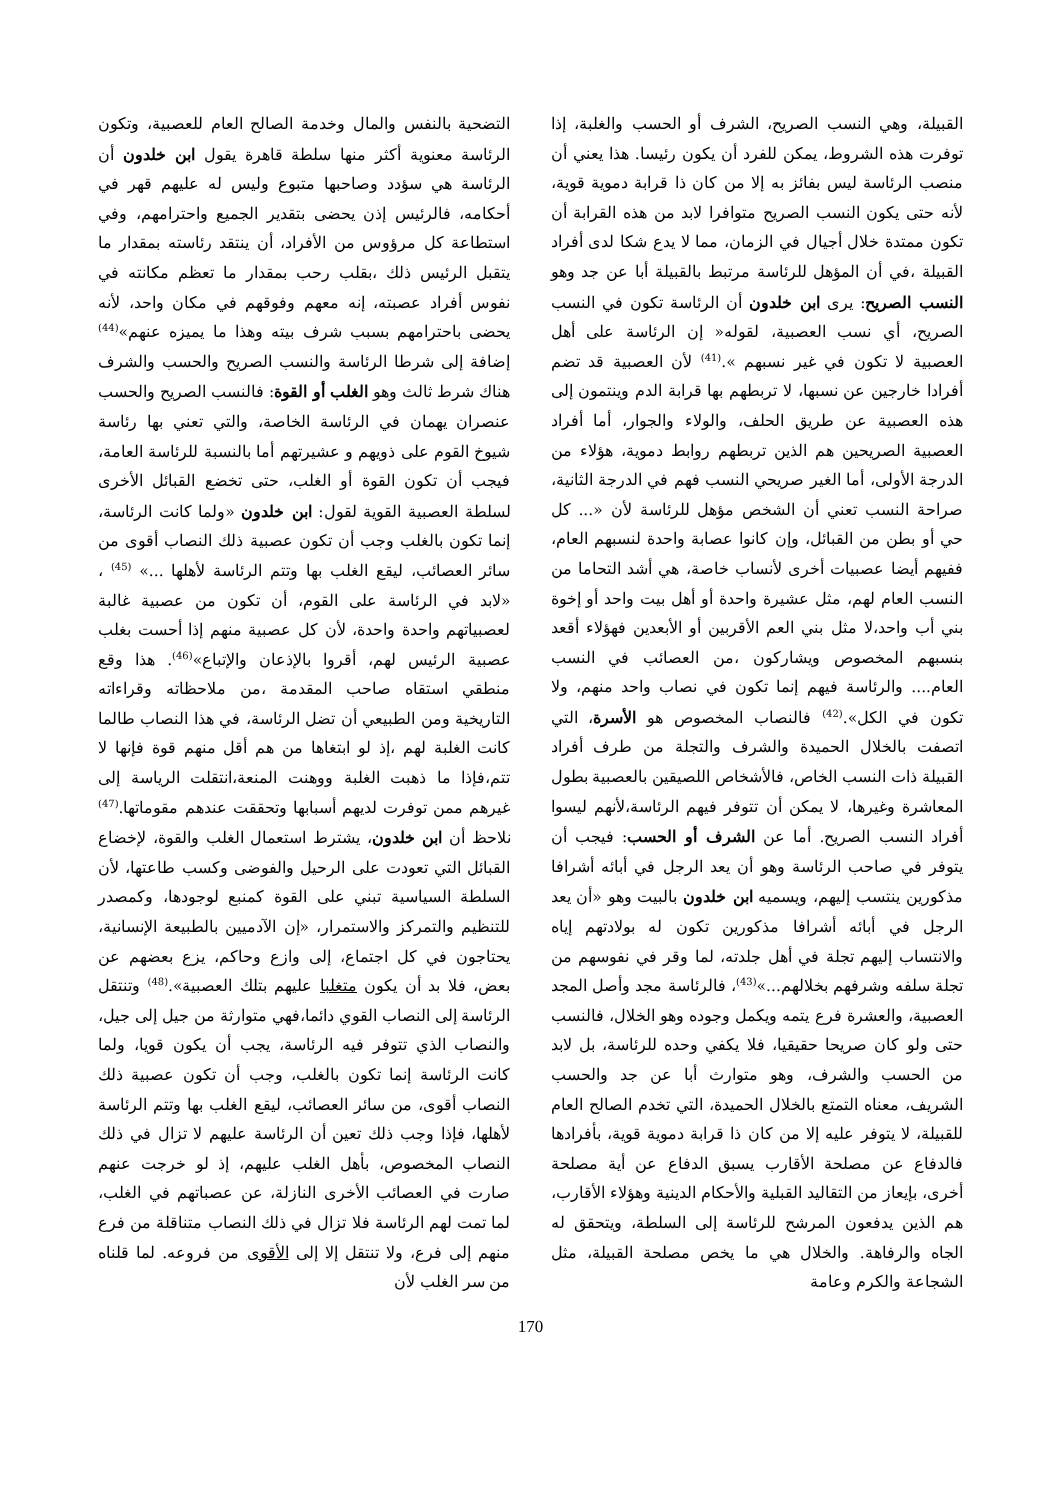القبيلة، وهي النسب الصريح، الشرف أو الحسب والغلبة، إذا توفرت هذه الشروط، يمكن للفرد أن يكون رئيسا. هذا يعني أن منصب الرئاسة ليس بفائز به إلا من كان ذا قرابة دموية قوية، لأنه حتى يكون النسب الصريح متوافرا لابد من هذه القرابة أن تكون ممتدة خلال أجيال في الزمان، مما لا يدع شكا لدى أفراد القبيلة ،في أن المؤهل للرئاسة مرتبط بالقبيلة أبا عن جد وهو النسب الصريح: يرى ابن خلدون أن الرئاسة تكون في النسب الصريح، أي نسب العصبية، لقوله« إن الرئاسة على أهل العصبية لا تكون في غير نسبهم ».<sup>(41)</sup> لأن العصبية قد تضم أفرادا خارجين عن نسبها، لا تربطهم بها قرابة الدم وينتمون إلى هذه العصبية عن طريق الحلف، والولاء والجوار، أما أفراد العصبية الصريحين هم الذين تربطهم روابط دموية، هؤلاء من الدرجة الأولى، أما الغير صريحي النسب فهم في الدرجة الثانية، صراحة النسب تعني أن الشخص مؤهل للرئاسة لأن «... كل حي أو بطن من القبائل، وإن كانوا عصابة واحدة لنسبهم العام، ففيهم أيضا عصبيات أخرى لأنساب خاصة، هي أشد التحاما من النسب العام لهم، مثل عشيرة واحدة أو أهل بيت واحد أو إخوة بني أب واحد،لا مثل بني العم الأقربين أو الأبعدين فهؤلاء أقعد بنسبهم المخصوص ويشاركون ،من العصائب في النسب العام.... والرئاسة فيهم إنما تكون في نصاب واحد منهم، ولا تكون في الكل».<sup>(42)</sup> فالنصاب المخصوص هو الأسرة، التي اتصفت بالخلال الحميدة والشرف والتجلة من طرف أفراد القبيلة ذات النسب الخاص، فالأشخاص اللصيقين بالعصبية بطول المعاشرة وغيرها، لا يمكن أن تتوفر فيهم الرئاسة،لأنهم ليسوا أفراد النسب الصريح. أما عن الشرف أو الحسب: فيجب أن يتوفر في صاحب الرئاسة وهو أن يعد الرجل في أبائه أشرافا مذكورين ينتسب إليهم، ويسميه ابن خلدون بالبيت وهو «أن يعد الرجل في أبائه أشرافا مذكورين تكون له بولادتهم إياه والانتساب إليهم تجلة في أهل جلدته، لما وقر في نفوسهم من تجلة سلفه وشرفهم بخلالهم...»<sup>(43)</sup>، فالرئاسة مجد وأصل المجد العصبية، والعشرة فرع يتمه ويكمل وجوده وهو الخلال، فالنسب حتى ولو كان صريحا حقيقيا، فلا يكفي وحده للرئاسة، بل لابد من الحسب والشرف، وهو متوارث أبا عن جد والحسب الشريف، معناه التمتع بالخلال الحميدة، التي تخدم الصالح العام للقبيلة، لا يتوفر عليه إلا من كان ذا قرابة دموية قوية، بأفرادها فالدفاع عن مصلحة الأقارب يسبق الدفاع عن أية مصلحة أخرى، بإيعاز من التقاليد القبلية والأحكام الدينية وهؤلاء الأقارب، هم الذين يدفعون المرشح للرئاسة إلى السلطة، ويتحقق له الجاه والرفاهة. والخلال هي ما يخص مصلحة القبيلة، مثل الشجاعة والكرم وعامة
التضحية بالنفس والمال وخدمة الصالح العام للعصبية، وتكون الرئاسة معنوية أكثر منها سلطة قاهرة يقول ابن خلدون أن الرئاسة هي سؤدد وصاحبها متبوع وليس له عليهم قهر في أحكامه، فالرئيس إذن يحضى بتقدير الجميع واحترامهم، وفي استطاعة كل مرؤوس من الأفراد، أن ينتقد رئاسته بمقدار ما يتقبل الرئيس ذلك ،بقلب رحب بمقدار ما تعظم مكانته في نفوس أفراد عصبته، إنه معهم وفوقهم في مكان واحد، لأنه يحضى باحترامهم بسبب شرف بيته وهذا ما يميزه عنهم»<sup>(44)</sup> إضافة إلى شرطا الرئاسة والنسب الصريح والحسب والشرف هناك شرط ثالث وهو الغلب أو القوة: فالنسب الصريح والحسب عنصران يهمان في الرئاسة الخاصة، والتي تعني بها رئاسة شيوخ القوم على ذويهم و عشيرتهم أما بالنسبة للرئاسة العامة، فيجب أن تكون القوة أو الغلب، حتى تخضع القبائل الأخرى لسلطة العصبية القوية لقول: ابن خلدون «ولما كانت الرئاسة، إنما تكون بالغلب وجب أن تكون عصبية ذلك النصاب أقوى من سائر العصائب، ليقع الغلب بها وتتم الرئاسة لأهلها ...» <sup>(45)</sup> ، «لابد في الرئاسة على القوم، أن تكون من عصبية غالبة لعصبياتهم واحدة واحدة، لأن كل عصبية منهم إذا أحست بغلب عصبية الرئيس لهم، أقروا بالإذعان والإتباع»<sup>(46)</sup>. هذا وقع منطقي استقاه صاحب المقدمة ،من ملاحظاته وقراءاته التاريخية ومن الطبيعي أن تضل الرئاسة، في هذا النصاب طالما كانت الغلبة لهم ،إذ لو ابتغاها من هم أقل منهم قوة فإنها لا تتم،فإذا ما ذهبت الغلبة ووهنت المنعة،انتقلت الرياسة إلى غيرهم ممن توفرت لديهم أسبابها وتحققت عندهم مقوماتها.<sup>(47)</sup> نلاحظ أن ابن خلدون، يشترط استعمال الغلب والقوة، لإخضاع القبائل التي تعودت على الرحيل والفوضى وكسب طاعتها، لأن السلطة السياسية تبني على القوة كمنبع لوجودها، وكمصدر للتنظيم والتمركز والاستمرار، «إن الآدميين بالطبيعة الإنسانية، يحتاجون في كل اجتماع، إلى وازع وحاكم، يزع بعضهم عن بعض، فلا بد أن يكون متغلبا عليهم بتلك العصبية».<sup>(48)</sup> وتنتقل الرئاسة إلى النصاب القوي دائما،فهي متوارثة من جيل إلى جيل، والنصاب الذي تتوفر فيه الرئاسة، يجب أن يكون قويا، ولما كانت الرئاسة إنما تكون بالغلب، وجب أن تكون عصبية ذلك النصاب أقوى، من سائر العصائب، ليقع الغلب بها وتتم الرئاسة لأهلها، فإذا وجب ذلك تعين أن الرئاسة عليهم لا تزال في ذلك النصاب المخصوص، بأهل الغلب عليهم، إذ لو خرجت عنهم صارت في العصائب الأخرى النازلة، عن عصباتهم في الغلب، لما تمت لهم الرئاسة فلا تزال في ذلك النصاب متناقلة من فرع منهم إلى فرع، ولا تنتقل إلا إلى الأقوى من فروعه. لما قلناه من سر الغلب لأن
170